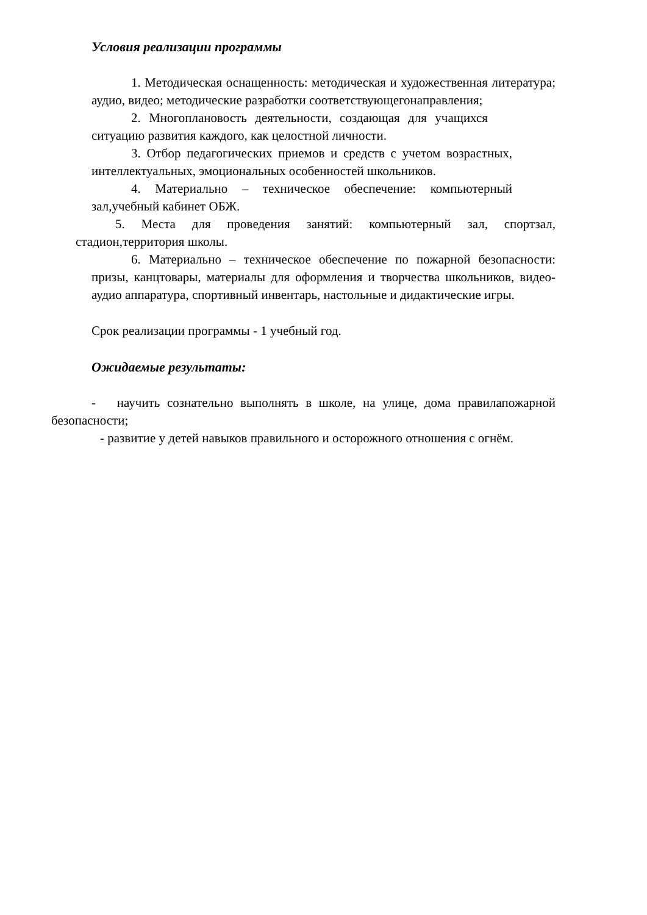Условия реализации программы
1. Методическая оснащенность: методическая и художественная литература; аудио, видео; методические разработки соответствующегонаправления;
2. Многоплановость деятельности, создающая для учащихся ситуацию развития каждого, как целостной личности.
3. Отбор педагогических приемов и средств с учетом возрастных, интеллектуальных, эмоциональных особенностей школьников.
4. Материально – техническое обеспечение: компьютерный зал,учебный кабинет ОБЖ.
5. Места для проведения занятий: компьютерный зал, спортзал, стадион,территория школы.
6. Материально – техническое обеспечение по пожарной безопасности: призы, канцтовары, материалы для оформления и творчества школьников, видео- аудио аппаратура, спортивный инвентарь, настольные и дидактические игры.
Срок реализации программы - 1 учебный год.
Ожидаемые результаты:
- научить сознательно выполнять в школе, на улице, дома правилапожарной безопасности;
- развитие у детей навыков правильного и осторожного отношения с огнём.